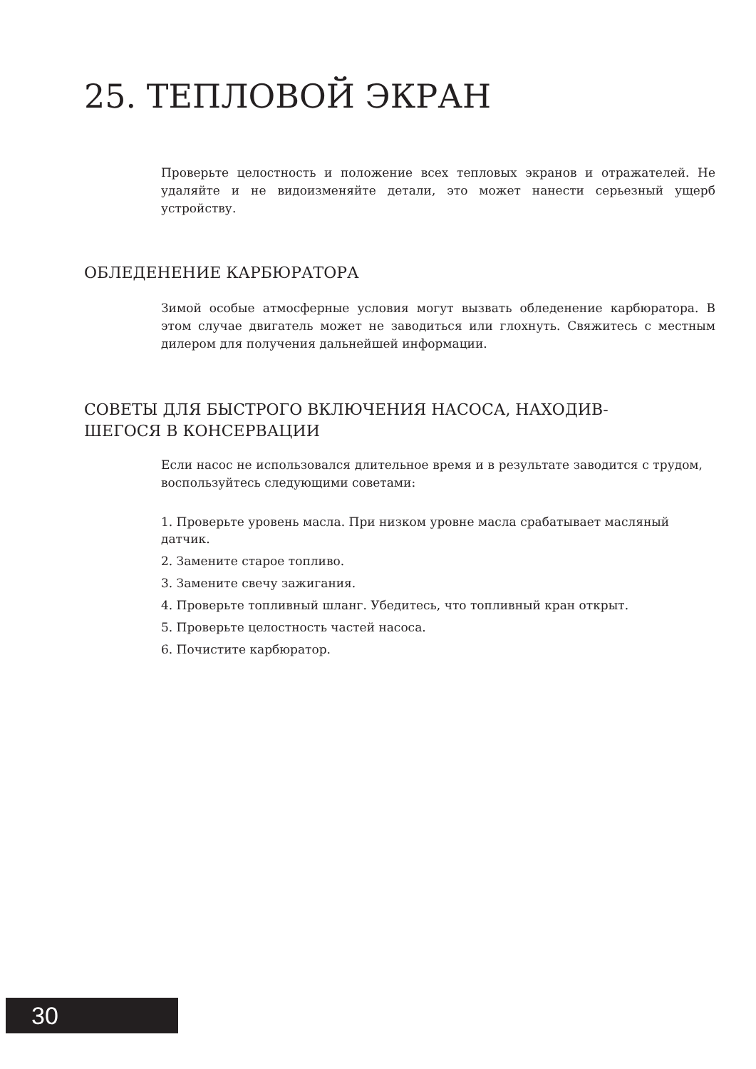25. ТЕПЛОВОЙ ЭКРАН
Проверьте целостность и положение всех тепловых экранов и отражателей. Не удаляйте и не видоизменяйте детали, это может нанести серьезный ущерб устройству.
ОБЛЕДЕНЕНИЕ КАРБЮРАТОРА
Зимой особые атмосферные условия могут вызвать обледенение карбюратора. В этом случае двигатель может не заводиться или глохнуть. Свяжитесь с местным дилером для получения дальнейшей информации.
СОВЕТЫ ДЛЯ БЫСТРОГО ВКЛЮЧЕНИЯ НАСОСА, НАХОДИВ-
ШЕГОСЯ В КОНСЕРВАЦИИ
Если насос не использовался длительное время и в результате заводится с трудом, воспользуйтесь следующими советами:
1. Проверьте уровень масла. При низком уровне масла срабатывает масляный датчик.
2. Замените старое топливо.
3. Замените свечу зажигания.
4. Проверьте топливный шланг. Убедитесь, что топливный кран открыт.
5. Проверьте целостность частей насоса.
6. Почистите карбюратор.
30